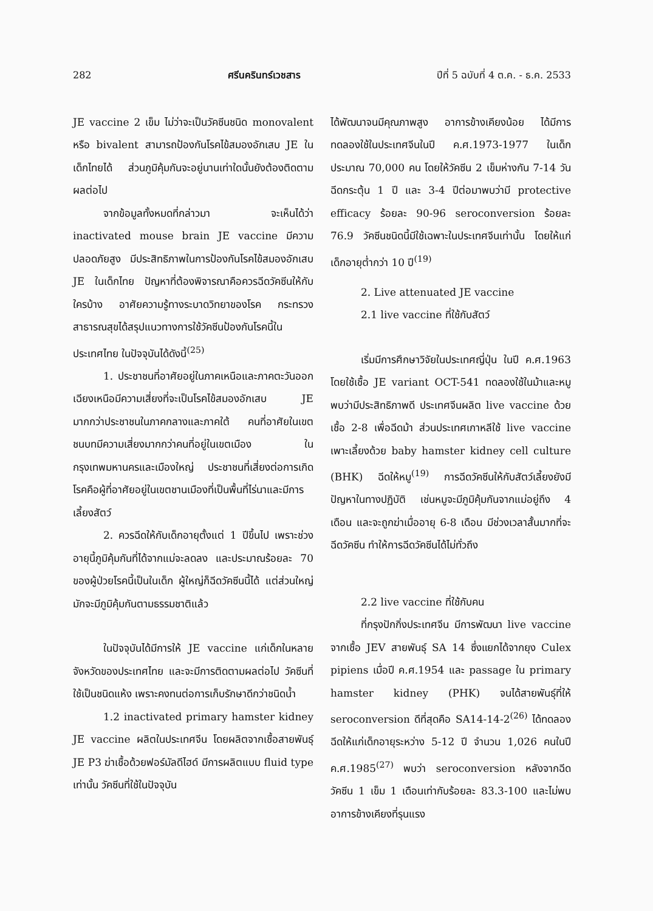282 ศรีนครินทร์เวชสาร ปีที่ 5 ฉบับที่ 4 ต.ค. - ธ.ค. 2533
JE vaccine 2 เข็ม ไม่ว่าจะเป็นวัคซีนชนิด monovalent หรือ bivalent สามารถป้องกันโรคไข้สมองอักเสบ JE ในเด็กไทยได้ ส่วนภูมิคุ้มกันจะอยู่นานเท่าใดนั้นยังต้องติดตามผลต่อไป
จากข้อมูลทั้งหมดที่กล่าวมา จะเห็นได้ว่า inactivated mouse brain JE vaccine มีความปลอดภัยสูง มีประสิทธิภาพในการป้องกันโรคไข้สมองอักเสบ JE ในเด็กไทย ปัญหาที่ต้องพิจารณาคือควรฉีดวัคซีนให้กับใครบ้าง อาศัยความรู้ทางระบาดวิทยาของโรค กระทรวงสาธารณสุขได้สรุปแนวทางการใช้วัคซีนป้องกันโรคนี้ในประเทศไทย ในปัจจุบันได้ดังนี้<sup>(25)</sup>
1. ประชาชนที่อาศัยอยู่ในภาคเหนือและภาคตะวันออกเฉียงเหนือมีความเสี่ยงที่จะเป็นโรคไข้สมองอักเสบ JE มากกว่าประชาชนในภาคกลางและภาคใต้ คนที่อาศัยในเขตชนบทมีความเสี่ยงมากกว่าคนที่อยู่ในเขตเมือง ในกรุงเทพมหานครและเมืองใหญ่ ประชาชนที่เสี่ยงต่อการเกิดโรคคือผู้ที่อาศัยอยู่ในเขตชานเมืองที่เป็นพื้นที่ไร่นาและมีการเลี้ยงสัตว์
2. ควรฉีดให้กับเด็กอายุตั้งแต่ 1 ปีขึ้นไป เพราะช่วงอายุนี้ภูมิคุ้มกันที่ได้จากแม่จะลดลง และประมาณร้อยละ 70 ของผู้ป่วยโรคนี้เป็นในเด็ก ผู้ใหญ่ก็ฉีดวัคซีนนี้ได้ แต่ส่วนใหญ่มักจะมีภูมิคุ้มกันตามธรรมชาติแล้ว
ในปัจจุบันได้มีการให้ JE vaccine แก่เด็กในหลายจังหวัดของประเทศไทย และจะมีการติดตามผลต่อไป วัคซีนที่ใช้เป็นชนิดแห้ง เพราะคงทนต่อการเก็บรักษาดีกว่าชนิดน้ำ
1.2 inactivated primary hamster kidney JE vaccine ผลิตในประเทศจีน โดยผลิตจากเชื้อสายพันธุ์ JE P3 ฆ่าเชื้อด้วยฟอร์มัลดีไฮด์ มีการผลิตแบบ fluid type เท่านั้น วัคซีนที่ใช้ในปัจจุบัน
ได้พัฒนาจนมีคุณภาพสูง อาการข้างเคียงน้อย ได้มีการทดลองใช้ในประเทศจีนในปี ค.ศ.1973-1977 ในเด็กประมาณ 70,000 คน โดยให้วัคซีน 2 เข็มห่างกัน 7-14 วัน ฉีดกระตุ้น 1 ปี และ 3-4 ปีต่อมาพบว่ามี protective efficacy ร้อยละ 90-96 seroconversion ร้อยละ 76.9 วัคซีนชนิดนี้มีใช้เฉพาะในประเทศจีนเท่านั้น โดยให้แก่เด็กอายุต่ำกว่า 10 ปี<sup>(19)</sup>
2. Live attenuated JE vaccine
2.1 live vaccine ที่ใช้กับสัตว์
เริ่มมีการศึกษาวิจัยในประเทศญี่ปุ่น ในปี ค.ศ.1963 โดยใช้เชื้อ JE variant OCT-541 ทดลองใช้ในม้าและหมู พบว่ามีประสิทธิภาพดี ประเทศจีนผลิต live vaccine ด้วยเชื้อ 2-8 เพื่อฉีดม้า ส่วนประเทศเกาหลีใช้ live vaccine เพาะเลี้ยงด้วย baby hamster kidney cell culture (BHK) ฉีดให้หมู<sup>(19)</sup> การฉีดวัคซีนให้กับสัตว์เลี้ยงยังมีปัญหาในทางปฏิบัติ เช่นหมูจะมีภูมิคุ้มกันจากแม่อยู่ถึง 4 เดือน และจะถูกฆ่าเมื่ออายุ 6-8 เดือน มีช่วงเวลาสั้นมากที่จะฉีดวัคซีน ทำให้การฉีดวัคซีนได้ไม่ทั่วถึง
2.2 live vaccine ที่ใช้กับคน
ที่กรุงปักกิ่งประเทศจีน มีการพัฒนา live vaccine จากเชื้อ JEV สายพันธุ์ SA 14 ซึ่งแยกได้จากยุง Culex pipiens เมื่อปี ค.ศ.1954 และ passage ใน primary hamster kidney (PHK) จนได้สายพันธุ์ที่ให้ seroconversion ดีที่สุดคือ SA14-14-2<sup>(26)</sup> ได้ทดลองฉีดให้แก่เด็กอายุระหว่าง 5-12 ปี จำนวน 1,026 คนในปี ค.ศ.1985<sup>(27)</sup> พบว่า seroconversion หลังจากฉีดวัคซีน 1 เข็ม 1 เดือนเท่ากับร้อยละ 83.3-100 และไม่พบอาการข้างเคียงที่รุนแรง